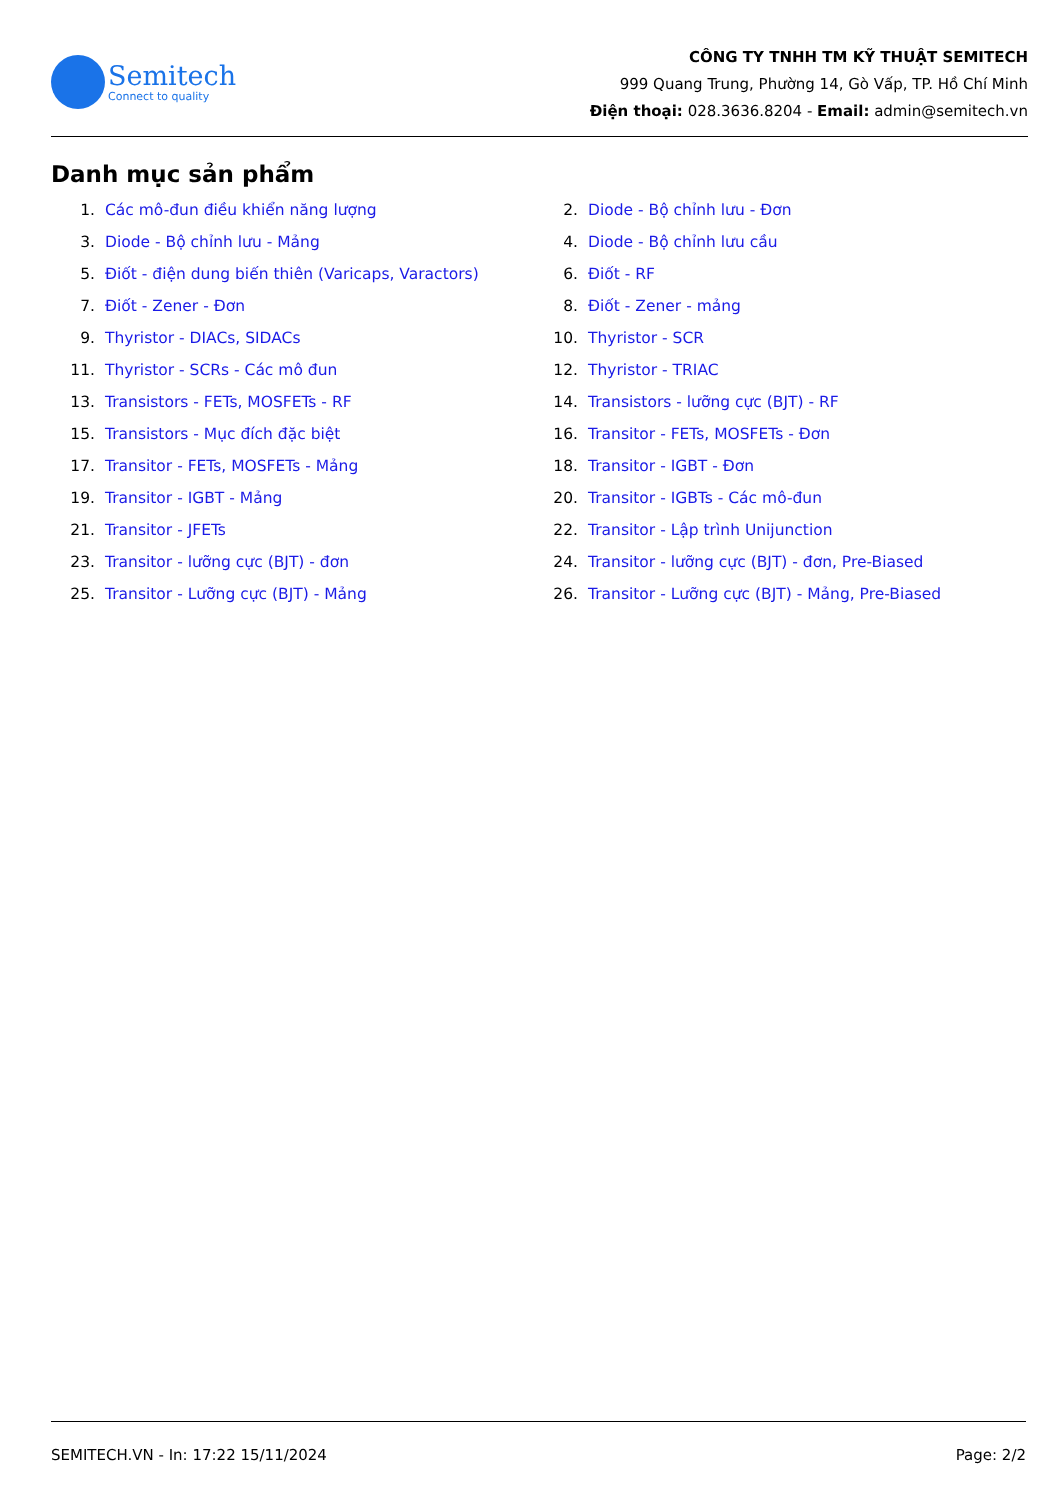Semitech
Connect to quality
CÔNG TY TNHH TM KỸ THUẬT SEMITECH
999 Quang Trung, Phường 14, Gò Vấp, TP. Hồ Chí Minh
Điện thoại: 028.3636.8204 - Email: admin@semitech.vn
Danh mục sản phẩm
1. Các mô-đun điều khiển năng lượng
2. Diode - Bộ chỉnh lưu - Đơn
3. Diode - Bộ chỉnh lưu - Mảng
4. Diode - Bộ chỉnh lưu cầu
5. Điốt - điện dung biến thiên (Varicaps, Varactors)
6. Điốt - RF
7. Điốt - Zener - Đơn
8. Điốt - Zener - mảng
9. Thyristor - DIACs, SIDACs
10. Thyristor - SCR
11. Thyristor - SCRs - Các mô đun
12. Thyristor - TRIAC
13. Transistors - FETs, MOSFETs - RF
14. Transistors - lưỡng cực (BJT) - RF
15. Transistors - Mục đích đặc biệt
16. Transitor - FETs, MOSFETs - Đơn
17. Transitor - FETs, MOSFETs - Mảng
18. Transitor - IGBT - Đơn
19. Transitor - IGBT - Mảng
20. Transitor - IGBTs - Các mô-đun
21. Transitor - JFETs
22. Transitor - Lập trình Unijunction
23. Transitor - lưỡng cực (BJT) - đơn
24. Transitor - lưỡng cực (BJT) - đơn, Pre-Biased
25. Transitor - Lưỡng cực (BJT) - Mảng
26. Transitor - Lưỡng cực (BJT) - Mảng, Pre-Biased
SEMITECH.VN - In: 17:22 15/11/2024 Page: 2/2